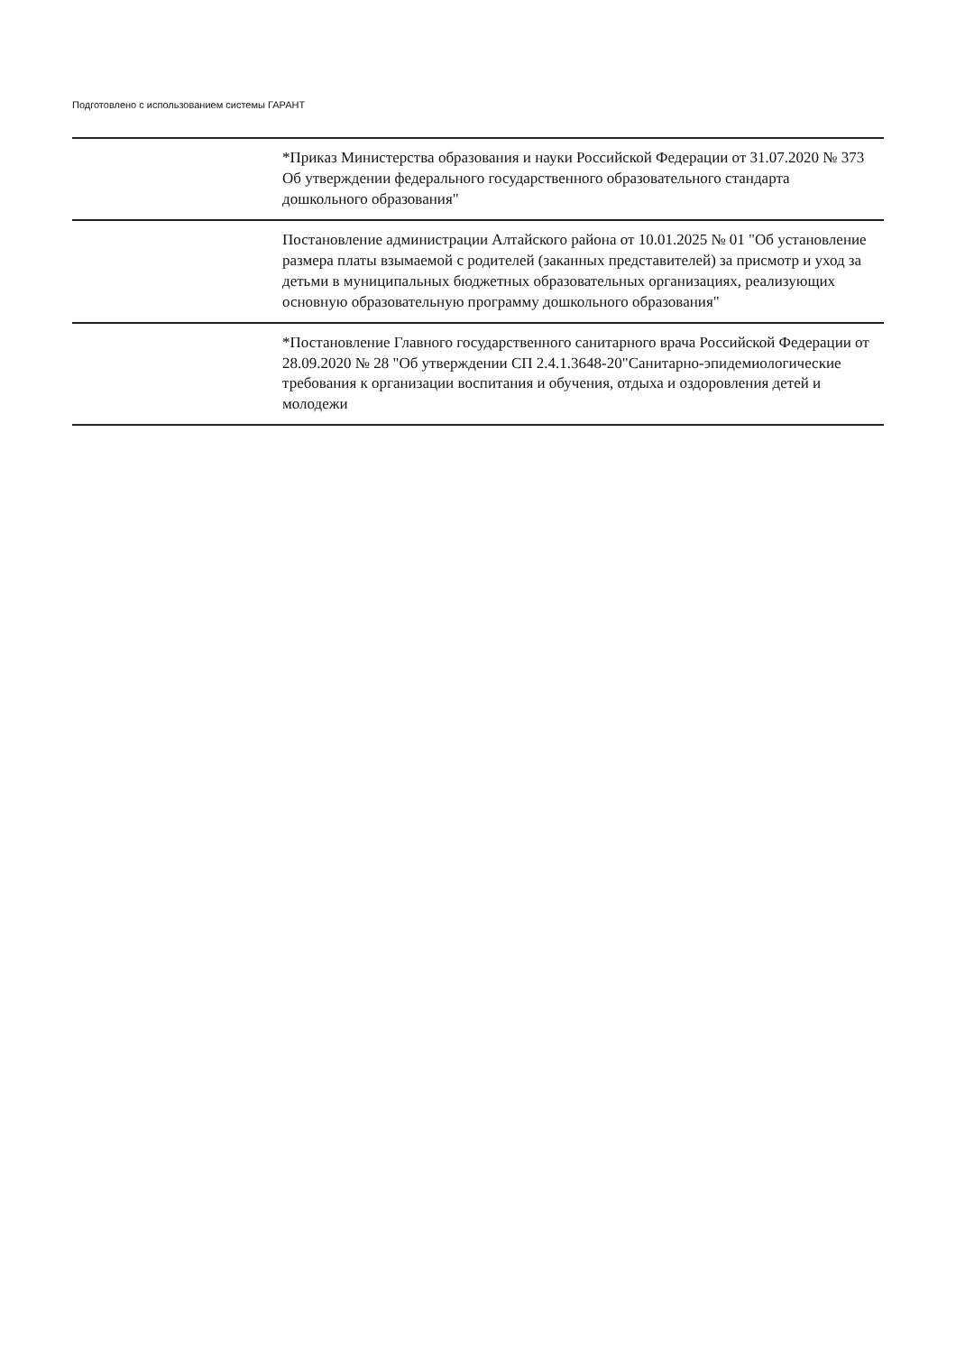Подготовлено с использованием системы ГАРАНТ
| | *Приказ Министерства образования и науки Российской Федерации от 31.07.2020 № 373 Об утверждении федерального государственного образовательного стандарта дошкольного образования" |
| | Постановление администрации Алтайского района от 10.01.2025 № 01 "Об установление размера платы взымаемой с родителей (заканных представителей) за присмотр и уход за детьми в муниципальных бюджетных образовательных организациях, реализующих основную образовательную программу дошкольного образования" |
| | *Постановление Главного государственного санитарного врача Российской Федерации от 28.09.2020 № 28 "Об утверждении СП 2.4.1.3648-20"Санитарно-эпидемиологические требования к организации воспитания и обучения, отдыха и оздоровления детей и молодежи |